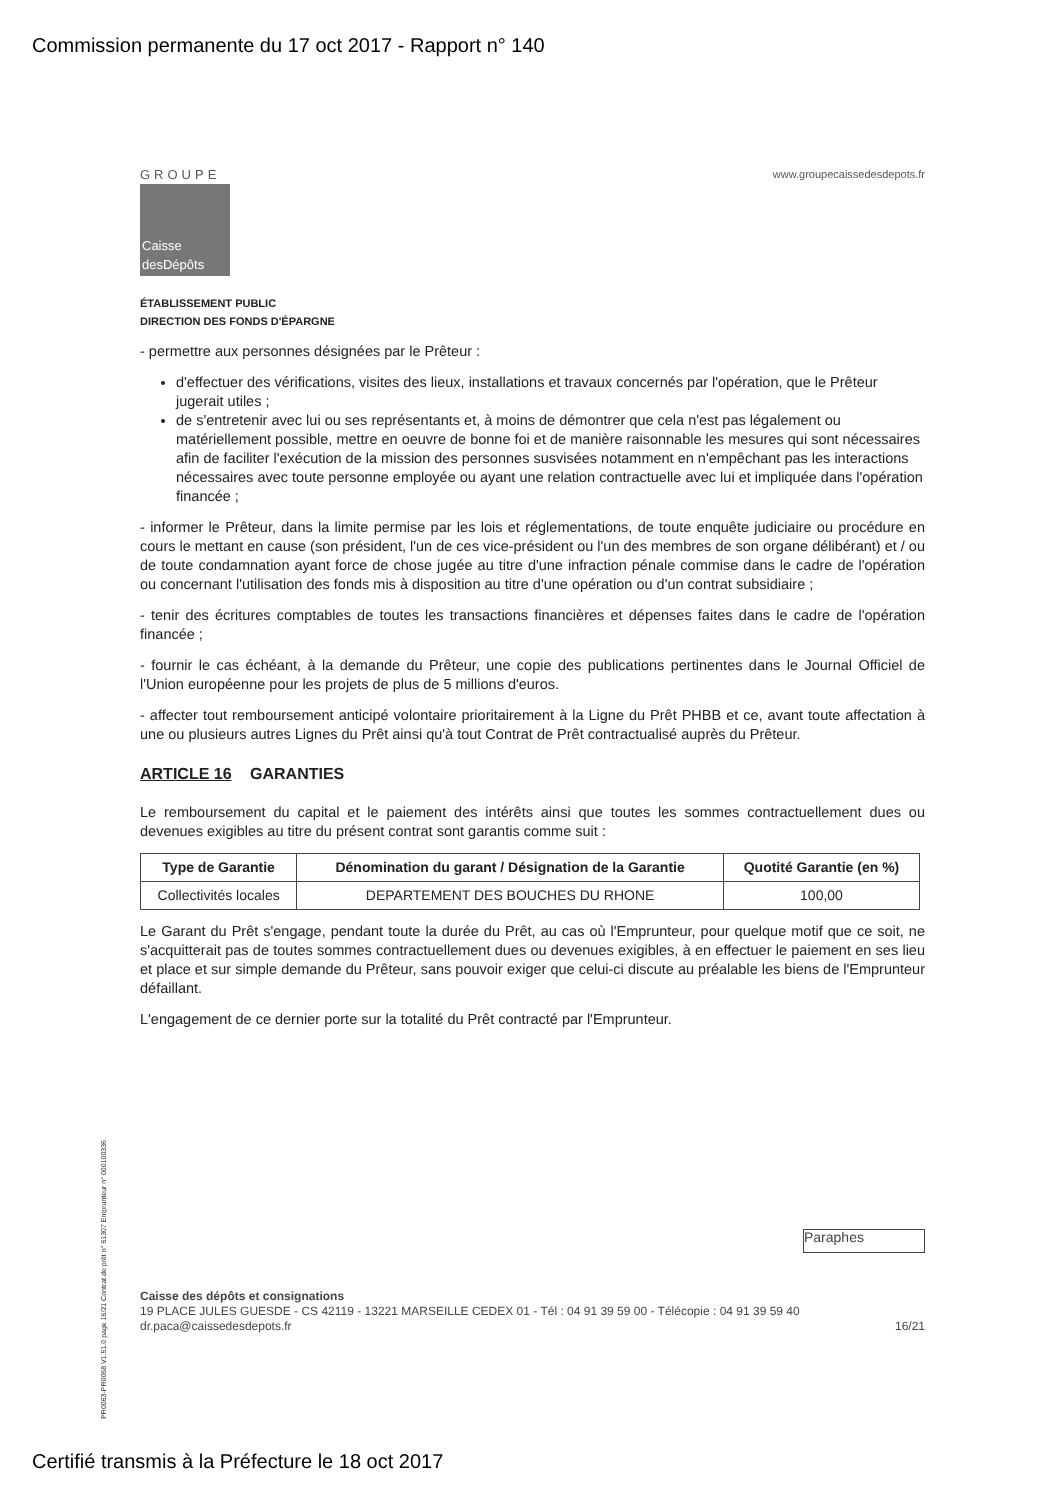Commission permanente du 17 oct 2017 - Rapport n° 140
GROUPE
Caisse desDépôts
www.groupecaissedesdepots.fr
ÉTABLISSEMENT PUBLIC
DIRECTION DES FONDS D'ÉPARGNE
- permettre aux personnes désignées par le Prêteur :
d'effectuer des vérifications, visites des lieux, installations et travaux concernés par l'opération, que le Prêteur jugerait utiles ;
de s'entretenir avec lui ou ses représentants et, à moins de démontrer que cela n'est pas légalement ou matériellement possible, mettre en oeuvre de bonne foi et de manière raisonnable les mesures qui sont nécessaires afin de faciliter l'exécution de la mission des personnes susvisées notamment en n'empêchant pas les interactions nécessaires avec toute personne employée ou ayant une relation contractuelle avec lui et impliquée dans l'opération financée ;
- informer le Prêteur, dans la limite permise par les lois et réglementations, de toute enquête judiciaire ou procédure en cours le mettant en cause (son président, l'un de ces vice-président ou l'un des membres de son organe délibérant) et / ou de toute condamnation ayant force de chose jugée au titre d'une infraction pénale commise dans le cadre de l'opération ou concernant l'utilisation des fonds mis à disposition au titre d'une opération ou d'un contrat subsidiaire ;
- tenir des écritures comptables de toutes les transactions financières et dépenses faites dans le cadre de l'opération financée ;
- fournir le cas échéant, à la demande du Prêteur, une copie des publications pertinentes dans le Journal Officiel de l'Union européenne pour les projets de plus de 5 millions d'euros.
- affecter tout remboursement anticipé volontaire prioritairement à la Ligne du Prêt PHBB et ce, avant toute affectation à une ou plusieurs autres Lignes du Prêt ainsi qu'à tout Contrat de Prêt contractualisé auprès du Prêteur.
ARTICLE 16 GARANTIES
Le remboursement du capital et le paiement des intérêts ainsi que toutes les sommes contractuellement dues ou devenues exigibles au titre du présent contrat sont garantis comme suit :
| Type de Garantie | Dénomination du garant / Désignation de la Garantie | Quotité Garantie (en %) |
| --- | --- | --- |
| Collectivités locales | DEPARTEMENT DES BOUCHES DU RHONE | 100,00 |
Le Garant du Prêt s'engage, pendant toute la durée du Prêt, au cas où l'Emprunteur, pour quelque motif que ce soit, ne s'acquitterait pas de toutes sommes contractuellement dues ou devenues exigibles, à en effectuer le paiement en ses lieu et place et sur simple demande du Prêteur, sans pouvoir exiger que celui-ci discute au préalable les biens de l'Emprunteur défaillant.
L'engagement de ce dernier porte sur la totalité du Prêt contracté par l'Emprunteur.
Paraphes
Caisse des dépôts et consignations
19 PLACE JULES GUESDE - CS 42119 - 13221 MARSEILLE CEDEX 01 - Tél : 04 91 39 59 00 - Télécopie : 04 91 39 59 40
dr.paca@caissedesdepots.fr 16/21
PR0063-PR0068 V1.51.0 page 16/21 Contrat de prêt n° 61307 Emprunteur n° 000100336
Certifié transmis à la Préfecture le 18 oct 2017